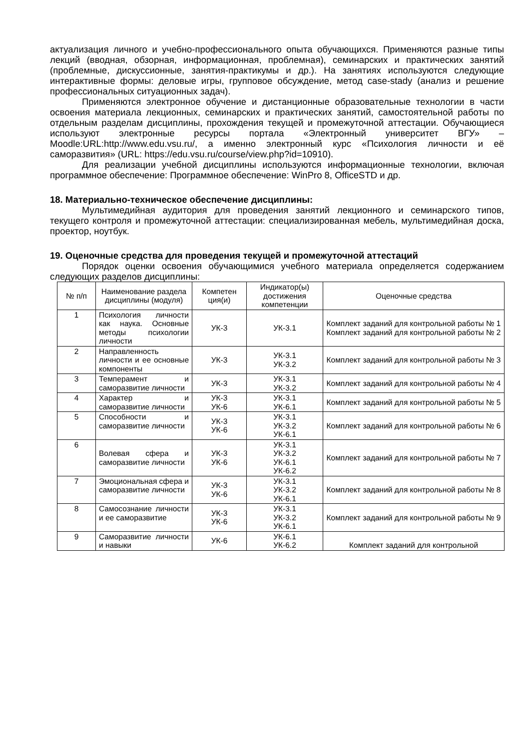актуализация личного и учебно-профессионального опыта обучающихся. Применяются разные типы лекций (вводная, обзорная, информационная, проблемная), семинарских и практических занятий (проблемные, дискуссионные, занятия-практикумы и др.). На занятиях используются следующие интерактивные формы: деловые игры, групповое обсуждение, метод case-stady (анализ и решение профессиональных ситуационных задач).
Применяются электронное обучение и дистанционные образовательные технологии в части освоения материала лекционных, семинарских и практических занятий, самостоятельной работы по отдельным разделам дисциплины, прохождения текущей и промежуточной аттестации. Обучающиеся используют электронные ресурсы портала «Электронный университет ВГУ» – Moodle:URL:http://www.edu.vsu.ru/, а именно электронный курс «Психология личности и её саморазвития» (URL: https://edu.vsu.ru/course/view.php?id=10910).
Для реализации учебной дисциплины используются информационные технологии, включая программное обеспечение: Программное обеспечение: WinPro 8, OfficeSTD и др.
18. Материально-техническое обеспечение дисциплины:
Мультимедийная аудитория для проведения занятий лекционного и семинарского типов, текущего контроля и промежуточной аттестации: специализированная мебель, мультимедийная доска, проектор, ноутбук.
19. Оценочные средства для проведения текущей и промежуточной аттестаций
Порядок оценки освоения обучающимися учебного материала определяется содержанием следующих разделов дисциплины:
| № п/п | Наименование раздела дисциплины (модуля) | Компетен ция(и) | Индикатор(ы) достижения компетенции | Оценочные средства |
| --- | --- | --- | --- | --- |
| 1 | Психология личности как наука. Основные методы психологии личности | УК-3 | УК-3.1 | Комплект заданий для контрольной работы № 1 Комплект заданий для контрольной работы № 2 |
| 2 | Направленность личности и ее основные компоненты | УК-3 | УК-3.1 УК-3.2 | Комплект заданий для контрольной работы № 3 |
| 3 | Темперамент и саморазвитие личности | УК-3 | УК-3.1 УК-3.2 | Комплект заданий для контрольной работы № 4 |
| 4 | Характер и саморазвитие личности | УК-3 УК-6 | УК-3.1 УК-6.1 | Комплект заданий для контрольной работы № 5 |
| 5 | Способности и саморазвитие личности | УК-3 УК-6 | УК-3.1 УК-3.2 УК-6.1 | Комплект заданий для контрольной работы № 6 |
| 6 | Волевая сфера и саморазвитие личности | УК-3 УК-6 | УК-3.1 УК-3.2 УК-6.1 УК-6.2 | Комплект заданий для контрольной работы № 7 |
| 7 | Эмоциональная сфера и саморазвитие личности | УК-3 УК-6 | УК-3.1 УК-3.2 УК-6.1 | Комплект заданий для контрольной работы № 8 |
| 8 | Самосознание личности и ее саморазвитие | УК-3 УК-6 | УК-3.1 УК-3.2 УК-6.1 | Комплект заданий для контрольной работы № 9 |
| 9 | Саморазвитие личности и навыки | УК-6 | УК-6.1 УК-6.2 | Комплект заданий для контрольной |